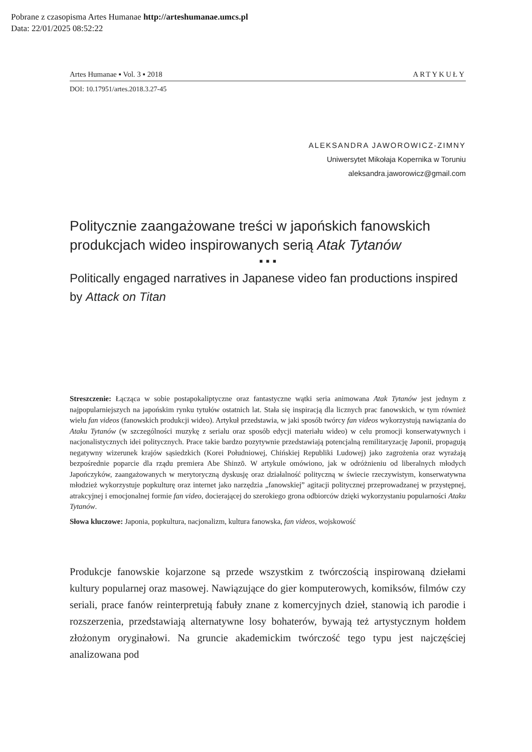Pobrane z czasopisma Artes Humanae http://arteshumanae.umcs.pl
Data: 22/01/2025 08:52:22
Artes Humanae ▪ Vol. 3 ▪ 2018 ARTYKUŁY
DOI: 10.17951/artes.2018.3.27-45
ALEKSANDRA JAWOROWICZ-ZIMNY
Uniwersytet Mikołaja Kopernika w Toruniu
aleksandra.jaworowicz@gmail.com
Politycznie zaangażowane treści w japońskich fanowskich produkcjach wideo inspirowanych serią Atak Tytanów
▪ ▪ ▪
Politically engaged narratives in Japanese video fan productions inspired by Attack on Titan
Streszczenie: Łącząca w sobie postapokaliptyczne oraz fantastyczne wątki seria animowana Atak Tytanów jest jednym z najpopularniejszych na japońskim rynku tytułów ostatnich lat. Stała się inspiracją dla licznych prac fanowskich, w tym również wielu fan videos (fanowskich produkcji wideo). Artykuł przedstawia, w jaki sposób twórcy fan videos wykorzystują nawiązania do Ataku Tytanów (w szczególności muzykę z serialu oraz sposób edycji materiału wideo) w celu promocji konserwatywnych i nacjonalistycznych idei politycznych. Prace takie bardzo pozytywnie przedstawiają potencjalną remilitaryzację Japonii, propagują negatywny wizerunek krajów sąsiedzkich (Korei Południowej, Chińskiej Republiki Ludowej) jako zagrożenia oraz wyrażają bezpośrednie poparcie dla rządu premiera Abe Shinzō. W artykule omówiono, jak w odróżnieniu od liberalnych młodych Japończyków, zaangażowanych w merytoryczną dyskusję oraz działalność polityczną w świecie rzeczywistym, konserwatywna młodzież wykorzystuje popkulturę oraz internet jako narzędzia „fanowskiej” agitacji politycznej przeprowadzanej w przystępnej, atrakcyjnej i emocjonalnej formie fan video, docierającej do szerokiego grona odbiorców dzięki wykorzystaniu popularności Ataku Tytanów.
Słowa kluczowe: Japonia, popkultura, nacjonalizm, kultura fanowska, fan videos, wojskowość
Produkcje fanowskie kojarzone są przede wszystkim z twórczością inspirowaną dziełami kultury popularnej oraz masowej. Nawiązujące do gier komputerowych, komiksów, filmów czy seriali, prace fanów reinterpretują fabuły znane z komercyjnych dzieł, stanowią ich parodie i rozszerzenia, przedstawiają alternatywne losy bohaterów, bywają też artystycznym hołdem złożonym oryginałowi. Na gruncie akademickim twórczość tego typu jest najczęściej analizowana pod